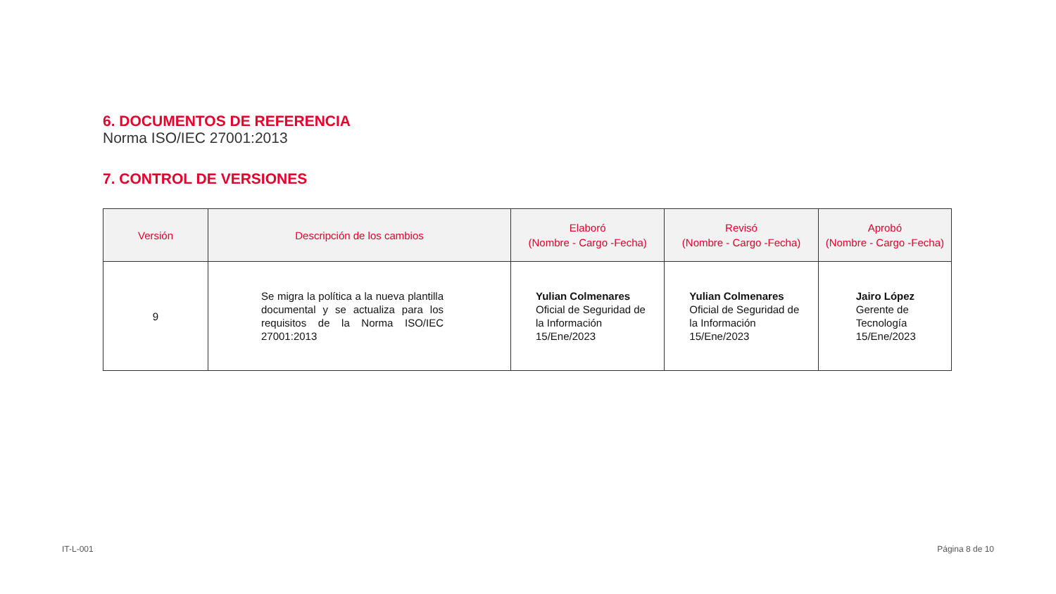6. DOCUMENTOS DE REFERENCIA
Norma ISO/IEC 27001:2013
7. CONTROL DE VERSIONES
| Versión | Descripción de los cambios | Elaboró (Nombre - Cargo -Fecha) | Revisó (Nombre - Cargo -Fecha) | Aprobó (Nombre - Cargo -Fecha) |
| --- | --- | --- | --- | --- |
| 9 | Se migra la política a la nueva plantilla documental y se actualiza para los requisitos de la Norma ISO/IEC 27001:2013 | Yulian Colmenares Oficial de Seguridad de la Información 15/Ene/2023 | Yulian Colmenares Oficial de Seguridad de la Información 15/Ene/2023 | Jairo López Gerente de Tecnología 15/Ene/2023 |
IT-L-001 Página 8 de 10